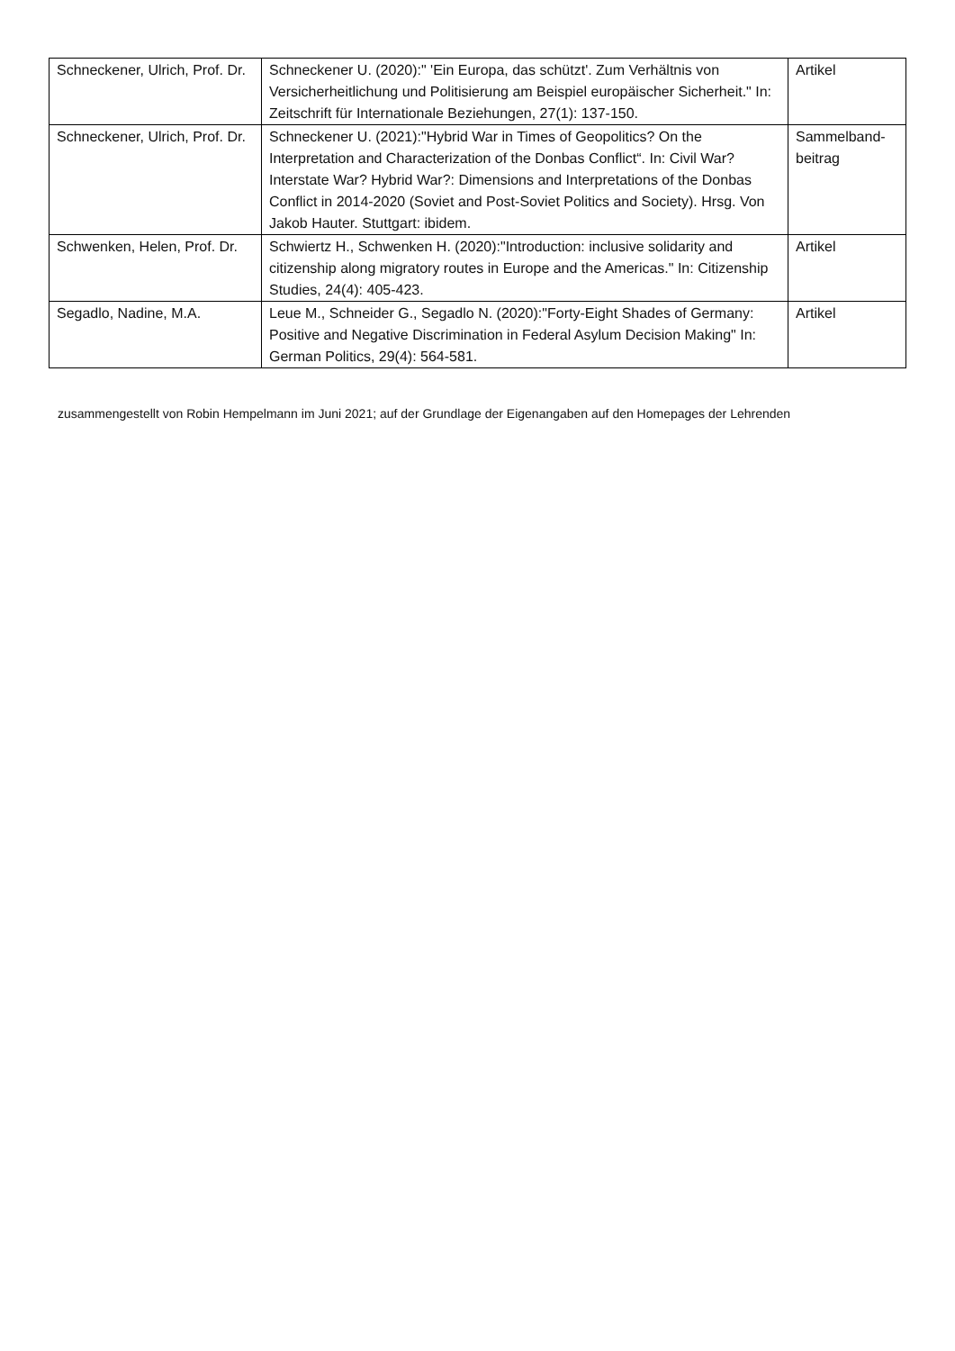| Schneckener, Ulrich, Prof. Dr. | Schneckener U. (2020):" 'Ein Europa, das schützt'. Zum Verhältnis von Versicherheitlichung und Politisierung am Beispiel europäischer Sicherheit." In: Zeitschrift für Internationale Beziehungen, 27(1): 137-150. | Artikel |
| Schneckener, Ulrich, Prof. Dr. | Schneckener U. (2021):"Hybrid War in Times of Geopolitics? On the Interpretation and Characterization of the Donbas Conflict“. In: Civil War? Interstate War? Hybrid War?: Dimensions and Interpretations of the Donbas Conflict in 2014-2020 (Soviet and Post-Soviet Politics and Society). Hrsg. Von Jakob Hauter. Stuttgart: ibidem. | Sammelband-beitrag |
| Schwenken, Helen, Prof. Dr. | Schwiertz H., Schwenken H. (2020):"Introduction: inclusive solidarity and citizenship along migratory routes in Europe and the Americas." In: Citizenship Studies, 24(4): 405-423. | Artikel |
| Segadlo, Nadine, M.A. | Leue M., Schneider G., Segadlo N. (2020):"Forty-Eight Shades of Germany: Positive and Negative Discrimination in Federal Asylum Decision Making" In: German Politics, 29(4): 564-581. | Artikel |
zusammengestellt von Robin Hempelmann im Juni 2021; auf der Grundlage der Eigenangaben auf den Homepages der Lehrenden